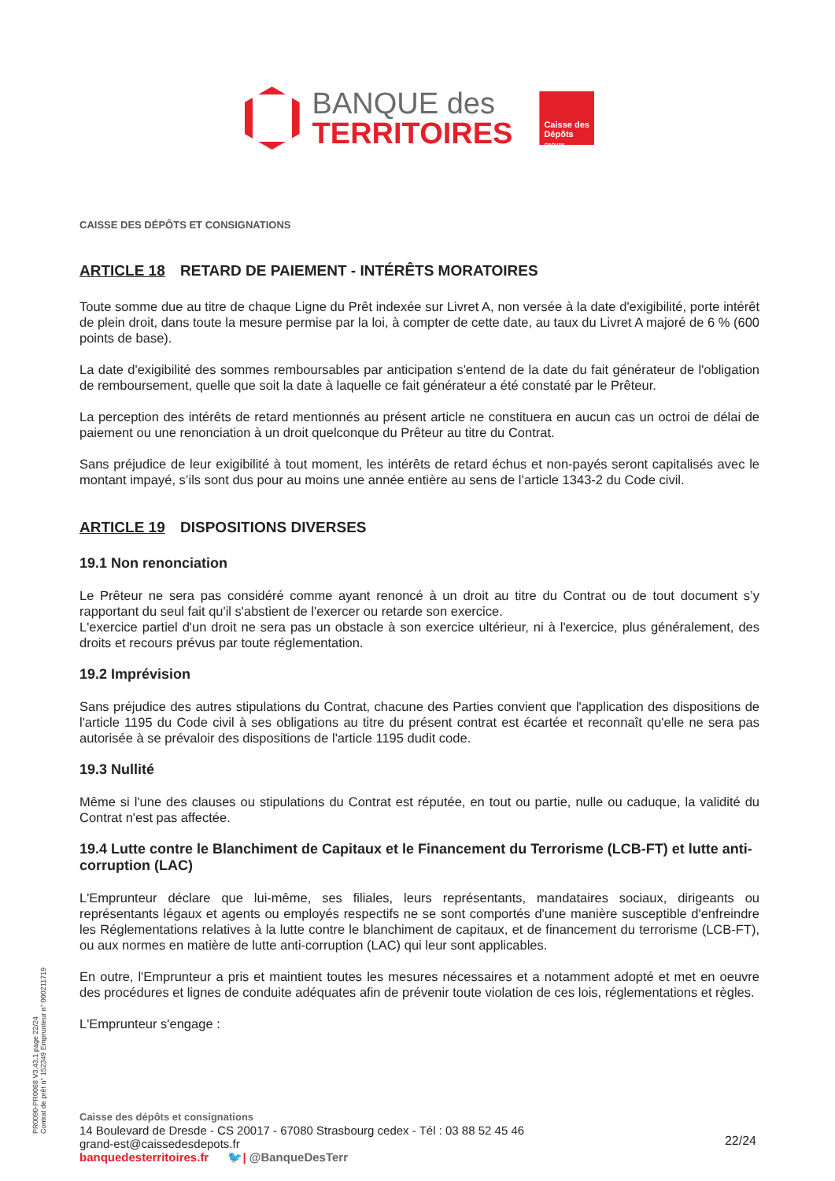BANQUE des
TERRITOIRES
Caisse des Dépôts
GROUPE
CAISSE DES DÉPÔTS ET CONSIGNATIONS
ARTICLE 18 RETARD DE PAIEMENT - INTÉRÊTS MORATOIRES
Toute somme due au titre de chaque Ligne du Prêt indexée sur Livret A, non versée à la date d'exigibilité, porte intérêt de plein droit, dans toute la mesure permise par la loi, à compter de cette date, au taux du Livret A majoré de 6 % (600 points de base).
La date d'exigibilité des sommes remboursables par anticipation s'entend de la date du fait générateur de l'obligation de remboursement, quelle que soit la date à laquelle ce fait générateur a été constaté par le Prêteur.
La perception des intérêts de retard mentionnés au présent article ne constituera en aucun cas un octroi de délai de paiement ou une renonciation à un droit quelconque du Prêteur au titre du Contrat.
Sans préjudice de leur exigibilité à tout moment, les intérêts de retard échus et non-payés seront capitalisés avec le montant impayé, s’ils sont dus pour au moins une année entière au sens de l’article 1343-2 du Code civil.
ARTICLE 19 DISPOSITIONS DIVERSES
19.1 Non renonciation
Le Prêteur ne sera pas considéré comme ayant renoncé à un droit au titre du Contrat ou de tout document s’y rapportant du seul fait qu'il s'abstient de l'exercer ou retarde son exercice.
L'exercice partiel d'un droit ne sera pas un obstacle à son exercice ultérieur, ni à l'exercice, plus généralement, des droits et recours prévus par toute réglementation.
19.2 Imprévision
Sans préjudice des autres stipulations du Contrat, chacune des Parties convient que l'application des dispositions de l'article 1195 du Code civil à ses obligations au titre du présent contrat est écartée et reconnaît qu'elle ne sera pas autorisée à se prévaloir des dispositions de l'article 1195 dudit code.
19.3 Nullité
Même si l'une des clauses ou stipulations du Contrat est réputée, en tout ou partie, nulle ou caduque, la validité du Contrat n'est pas affectée.
19.4 Lutte contre le Blanchiment de Capitaux et le Financement du Terrorisme (LCB-FT) et lutte anti-corruption (LAC)
L'Emprunteur déclare que lui-même, ses filiales, leurs représentants, mandataires sociaux, dirigeants ou représentants légaux et agents ou employés respectifs ne se sont comportés d'une manière susceptible d'enfreindre les Réglementations relatives à la lutte contre le blanchiment de capitaux, et de financement du terrorisme (LCB-FT), ou aux normes en matière de lutte anti-corruption (LAC) qui leur sont applicables.
En outre, l'Emprunteur a pris et maintient toutes les mesures nécessaires et a notamment adopté et met en oeuvre des procédures et lignes de conduite adéquates afin de prévenir toute violation de ces lois, réglementations et règles.
L'Emprunteur s'engage :
PR0090-PR0068 V3.43.1 page 22/24
Contrat de prêt n° 152349 Emprunteur n° 000211719
Caisse des dépôts et consignations
14 Boulevard de Dresde - CS 20017 - 67080 Strasbourg cedex - Tél : 03 88 52 45 46
grand-est@caissedesdepots.fr
banquedesterritoires.fr 🐦| @BanqueDesTerr
22/24